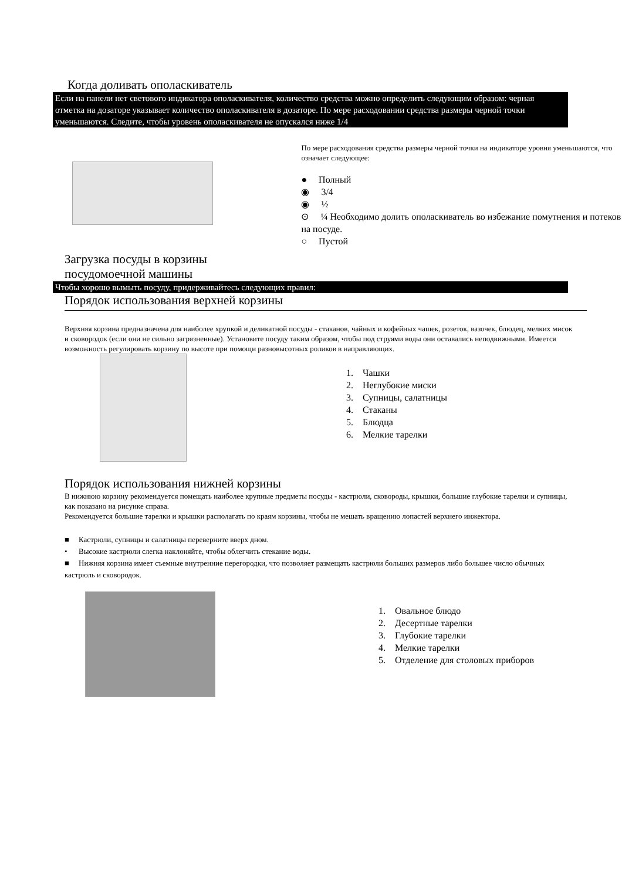Когда доливать ополаскиватель
Если на панели нет светового индикатора ополаскивателя, количество средства можно определить следующим образом: черная отметка на дозаторе указывает количество ополаскивателя в дозаторе. По мере расходовании средства размеры черной точки уменьшаются. Следите, чтобы уровень ополаскивателя не опускался ниже 1/4
По мере расходования средства размеры черной точки на индикаторе уровня уменьшаются, что означает следующее:
● Полный
◉ 3/4
◉ ½
⊙ ¼ Необходимо долить ополаскиватель во избежание помутнения и потеков на посуде.
○ Пустой
Загрузка посуды в корзины
посудомоечной машины
Чтобы хорошо вымыть посуду, придерживайтесь следующих правил:
Порядок использования верхней корзины
Верхняя корзина предназначена для наиболее хрупкой и деликатной посуды - стаканов, чайных и кофейных чашек, розеток, вазочек, блюдец, мелких мисок и сковородок (если они не сильно загрязненные). Установите посуду таким образом, чтобы под струями воды они оставались неподвижными. Имеется возможность регулировать корзину по высоте при помощи разновысотных роликов в направляющих.
1. Чашки
2. Неглубокие миски
3. Супницы, салатницы
4. Стаканы
5. Блюдца
6. Мелкие тарелки
Порядок использования нижней корзины
В нижнюю корзину рекомендуется помещать наиболее крупные предметы посуды - кастрюли, сковороды, крышки, большие глубокие тарелки и супницы, как показано на рисунке справа.
Рекомендуется большие тарелки и крышки располагать по краям корзины, чтобы не мешать вращению лопастей верхнего инжектора.
■ Кастрюли, супницы и салатницы переверните вверх дном.
• Высокие кастрюли слегка наклоняйте, чтобы облегчить стекание воды.
■ Нижняя корзина имеет съемные внутренние перегородки, что позволяет размещать кастрюли больших размеров либо большее число обычных кастрюль и сковородок.
1. Овальное блюдо
2. Десертные тарелки
3. Глубокие тарелки
4. Мелкие тарелки
5. Отделение для столовых приборов